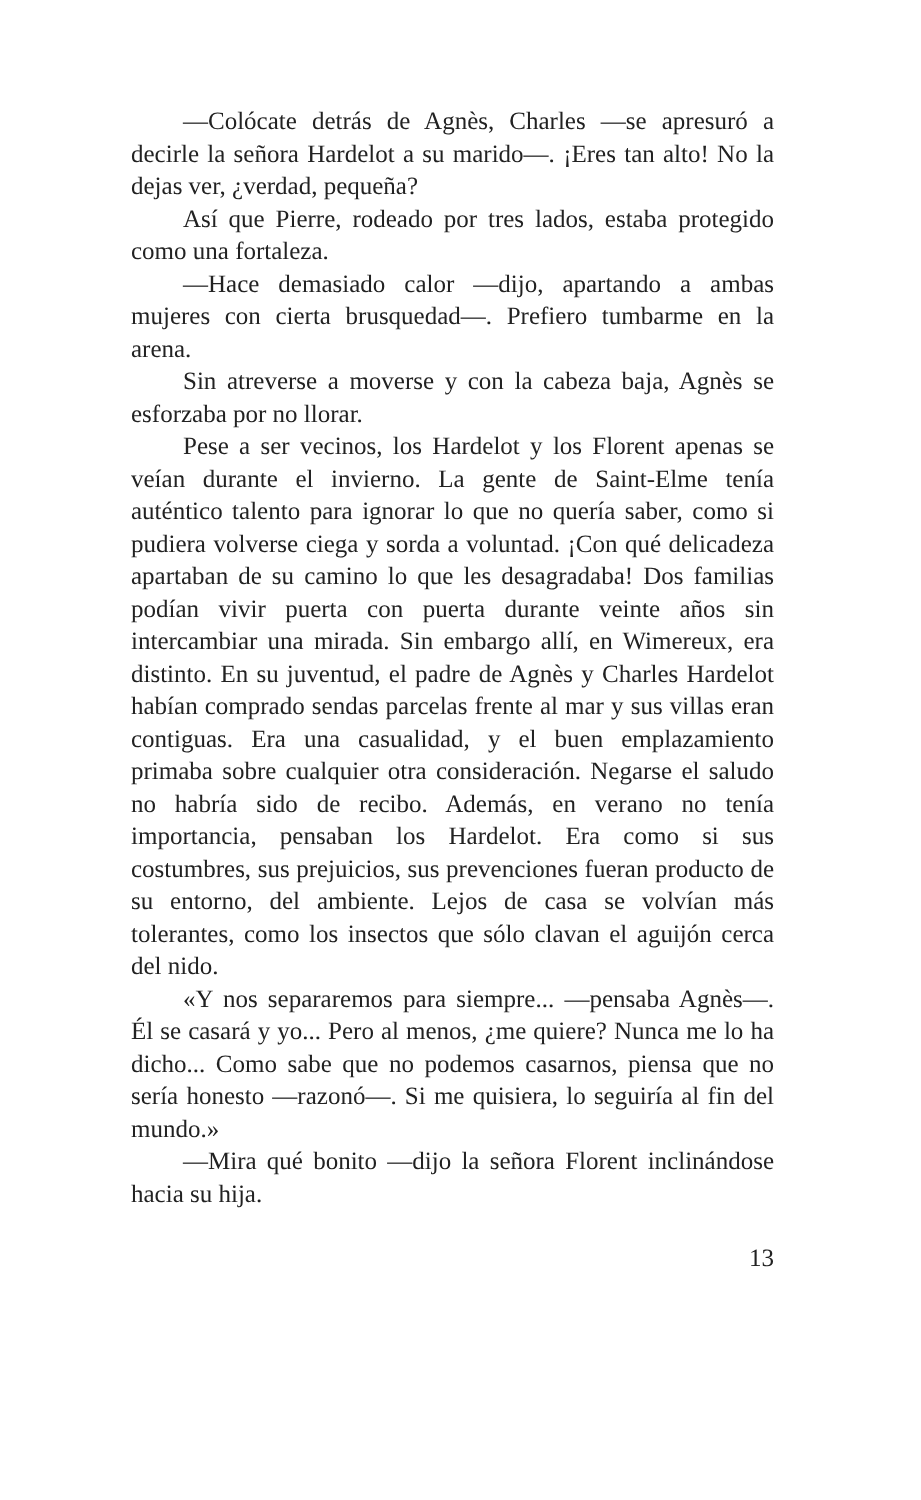—Colócate detrás de Agnès, Charles —se apresuró a decirle la señora Hardelot a su marido—. ¡Eres tan alto! No la dejas ver, ¿verdad, pequeña?
Así que Pierre, rodeado por tres lados, estaba protegido como una fortaleza.
—Hace demasiado calor —dijo, apartando a ambas mujeres con cierta brusquedad—. Prefiero tumbarme en la arena.
Sin atreverse a moverse y con la cabeza baja, Agnès se esforzaba por no llorar.
Pese a ser vecinos, los Hardelot y los Florent apenas se veían durante el invierno. La gente de Saint-Elme tenía auténtico talento para ignorar lo que no quería saber, como si pudiera volverse ciega y sorda a voluntad. ¡Con qué delicadeza apartaban de su camino lo que les desagradaba! Dos familias podían vivir puerta con puerta durante veinte años sin intercambiar una mirada. Sin embargo allí, en Wimereux, era distinto. En su juventud, el padre de Agnès y Charles Hardelot habían comprado sendas parcelas frente al mar y sus villas eran contiguas. Era una casualidad, y el buen emplazamiento primaba sobre cualquier otra consideración. Negarse el saludo no habría sido de recibo. Además, en verano no tenía importancia, pensaban los Hardelot. Era como si sus costumbres, sus prejuicios, sus prevenciones fueran producto de su entorno, del ambiente. Lejos de casa se volvían más tolerantes, como los insectos que sólo clavan el aguijón cerca del nido.
«Y nos separaremos para siempre... —pensaba Agnès—. Él se casará y yo... Pero al menos, ¿me quiere? Nunca me lo ha dicho... Como sabe que no podemos casarnos, piensa que no sería honesto —razonó—. Si me quisiera, lo seguiría al fin del mundo.»
—Mira qué bonito —dijo la señora Florent inclinándose hacia su hija.
13